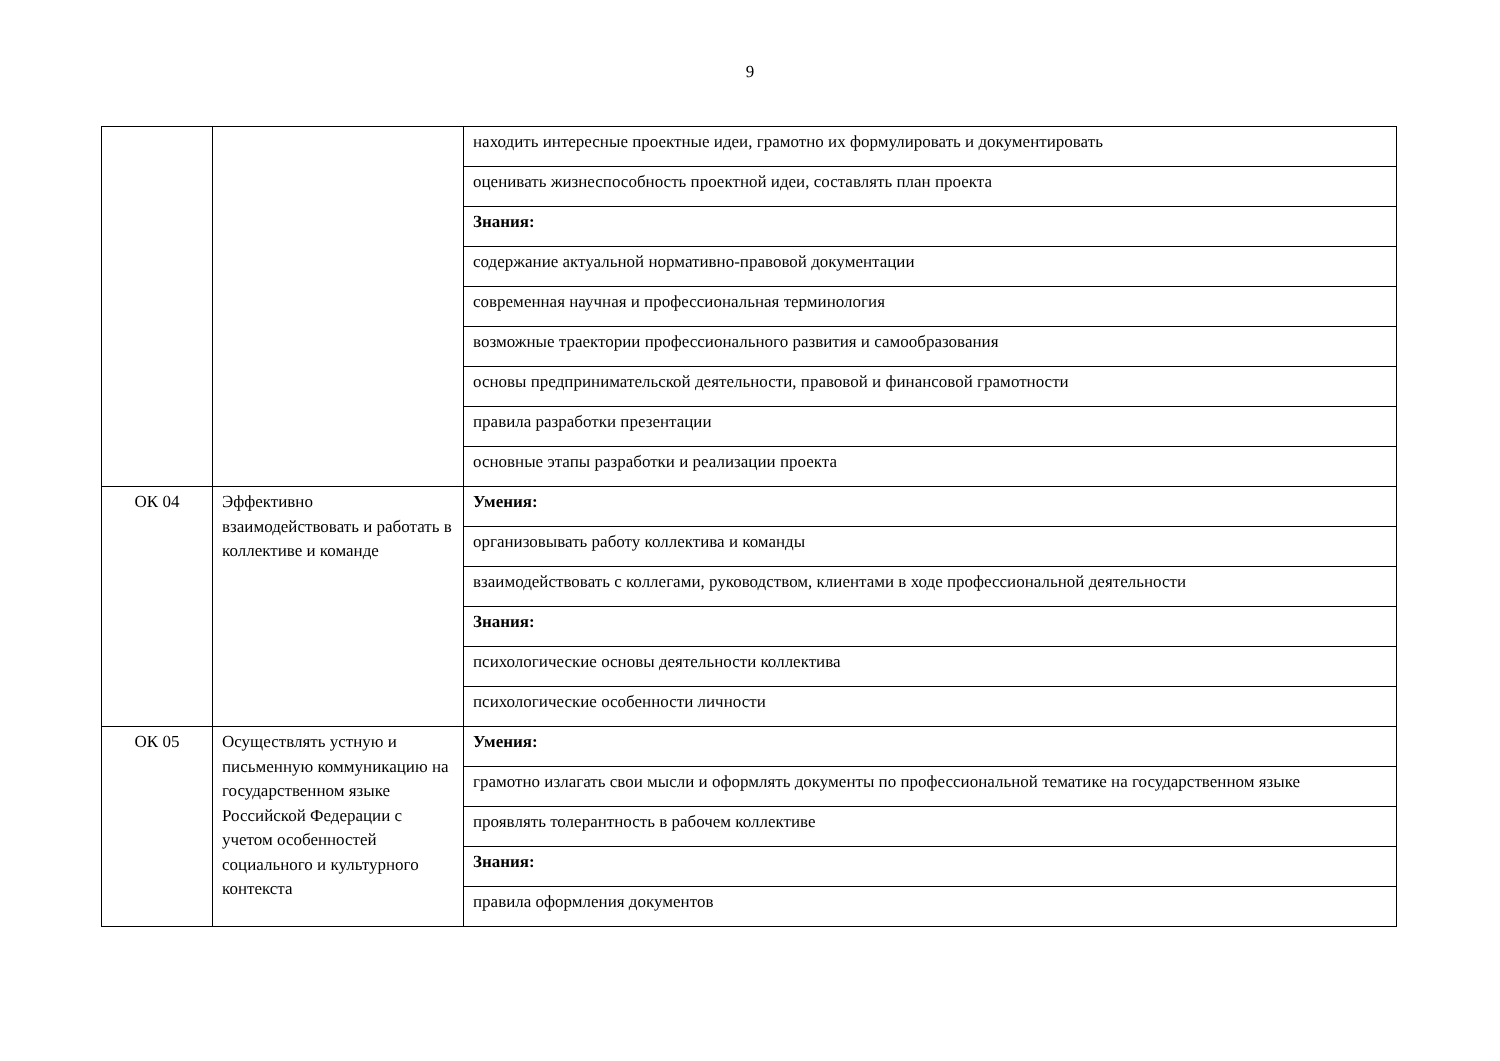9
| | | находить интересные проектные идеи, грамотно их формулировать и документировать |
| | | оценивать жизнеспособность проектной идеи, составлять план проекта |
| | | Знания: |
| | | содержание актуальной нормативно-правовой документации |
| | | современная научная и профессиональная терминология |
| | | возможные траектории профессионального развития и самообразования |
| | | основы предпринимательской деятельности, правовой и финансовой грамотности |
| | | правила разработки презентации |
| | | основные этапы разработки и реализации проекта |
| ОК 04 | Эффективно взаимодействовать и работать в коллективе и команде | Умения: |
| | | организовывать работу коллектива и команды |
| | | взаимодействовать с коллегами, руководством, клиентами в ходе профессиональной деятельности |
| | | Знания: |
| | | психологические основы деятельности коллектива |
| | | психологические особенности личности |
| ОК 05 | Осуществлять устную и письменную коммуникацию на государственном языке Российской Федерации с учетом особенностей социального и культурного контекста | Умения: |
| | | грамотно излагать свои мысли и оформлять документы по профессиональной тематике на государственном языке |
| | | проявлять толерантность в рабочем коллективе |
| | | Знания: |
| | | правила оформления документов |